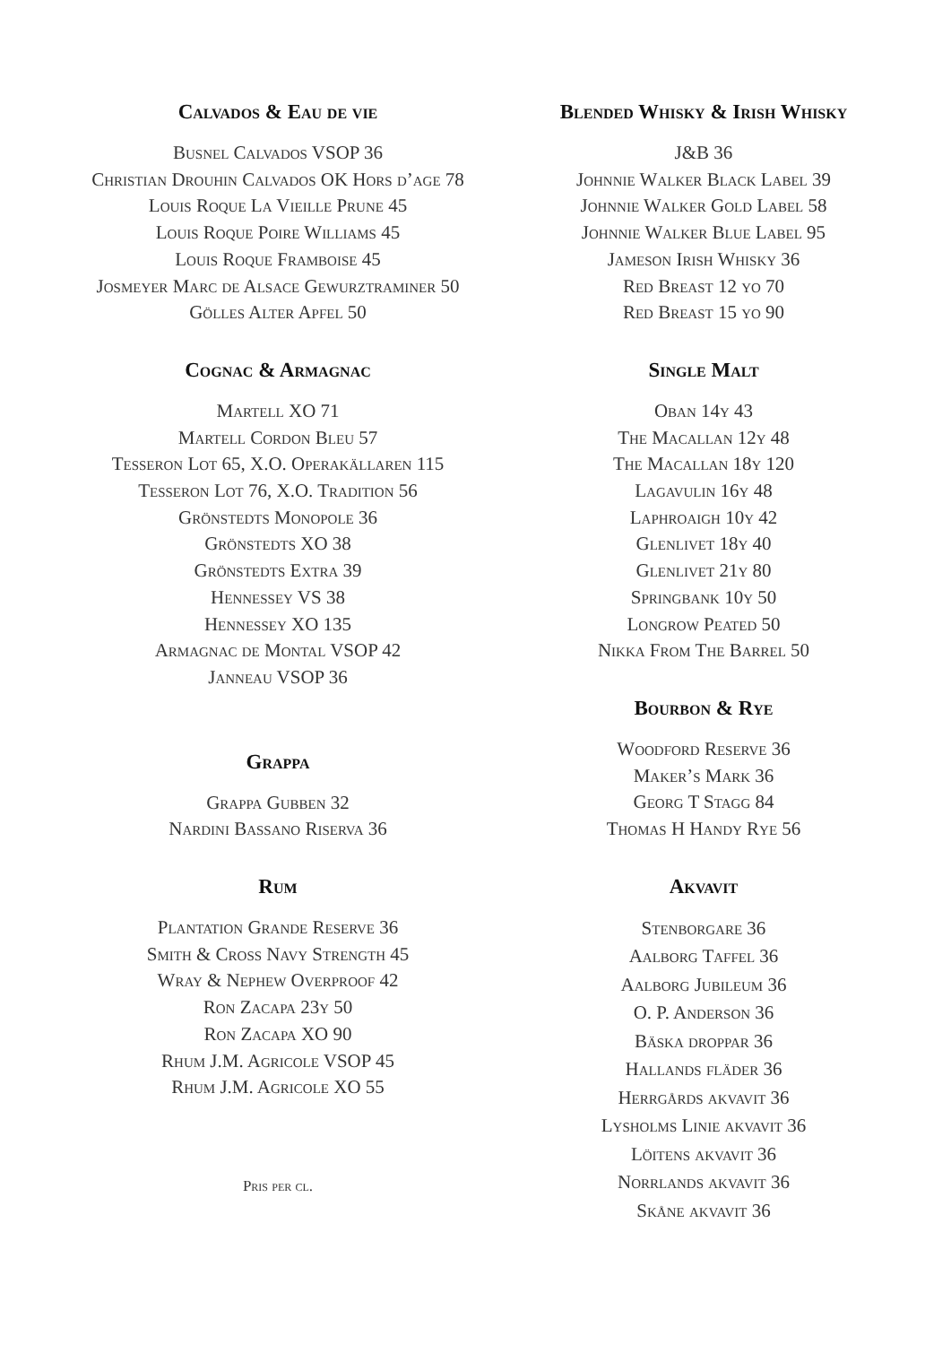Calvados & Eau de vie
Busnel Calvados VSOP 36
Christian Drouhin Calvados OK Hors d’age 78
Louis Roque La Vieille Prune 45
Louis Roque Poire Williams 45
Louis Roque Framboise 45
Josmeyer Marc de Alsace Gewurztraminer 50
Gölles Alter Apfel 50
Cognac & Armagnac
Martell XO 71
Martell Cordon Bleu 57
Tesseron Lot 65, X.O. Operakällaren 115
Tesseron Lot 76, X.O. Tradition 56
Grönstedts Monopole 36
Grönstedts XO 38
Grönstedts Extra 39
Hennessey VS 38
Hennessey XO 135
Armagnac de Montal VSOP 42
Janneau VSOP 36
Grappa
Grappa Gubben 32
Nardini Bassano Riserva 36
Rum
Plantation Grande Reserve 36
Smith & Cross Navy Strength 45
Wray & Nephew Overproof 42
Ron Zacapa 23y 50
Ron Zacapa XO 90
Rhum J.M. Agricole VSOP 45
Rhum J.M. Agricole XO 55
Pris per cl.
Blended Whisky & Irish Whisky
J&B 36
Johnnie Walker Black Label 39
Johnnie Walker Gold Label 58
Johnnie Walker Blue Label 95
Jameson Irish Whisky 36
Red Breast 12 yo 70
Red Breast 15 yo 90
Single Malt
Oban 14y 43
The Macallan 12y 48
The Macallan 18y 120
Lagavulin 16y 48
Laphroaigh 10y 42
Glenlivet 18y 40
Glenlivet 21y 80
Springbank 10y 50
Longrow Peated 50
Nikka From The Barrel 50
Bourbon & Rye
Woodford Reserve 36
Maker’s Mark 36
Georg T Stagg 84
Thomas H Handy Rye 56
Akvavit
Stenborgare 36
Aalborg Taffel 36
Aalborg Jubileum 36
O. P. Anderson 36
Bäska droppar 36
Hallands fläder 36
Herrgårds akvavit 36
Lysholms Linie akvavit 36
Löitens akvavit 36
Norrlands akvavit 36
Skåne akvavit 36